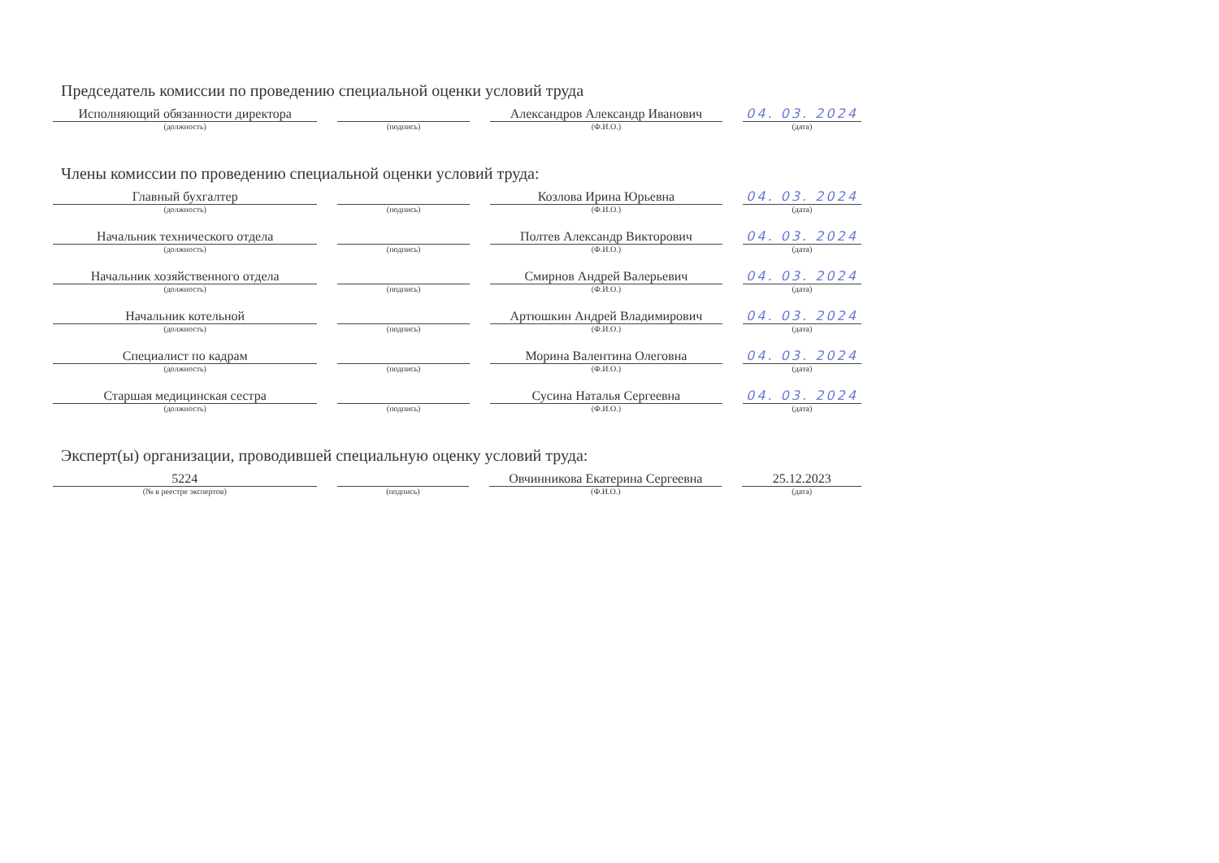Председатель комиссии по проведению специальной оценки условий труда
| Исполняющий обязанности директора | | Александров Александр Иванович | 04. 03. 2024 |
| (должность) | (подпись) | (Ф.И.О.) | (дата) |
Члены комиссии по проведению специальной оценки условий труда:
| Главный бухгалтер | | Козлова Ирина Юрьевна | 04. 03. 2024 |
| (должность) | (подпись) | (Ф.И.О.) | (дата) |
| Начальник технического отдела | | Полтев Александр Викторович | 04. 03. 2024 |
| (должность) | (подпись) | (Ф.И.О.) | (дата) |
| Начальник хозяйственного отдела | | Смирнов Андрей Валерьевич | 04. 03. 2024 |
| (должность) | (подпись) | (Ф.И.О.) | (дата) |
| Начальник котельной | | Артюшкин Андрей Владимирович | 04. 03. 2024 |
| (должность) | (подпись) | (Ф.И.О.) | (дата) |
| Специалист по кадрам | | Морина Валентина Олеговна | 04. 03. 2024 |
| (должность) | (подпись) | (Ф.И.О.) | (дата) |
| Старшая медицинская сестра | | Сусина Наталья Сергеевна | 04. 03. 2024 |
| (должность) | (подпись) | (Ф.И.О.) | (дата) |
Эксперт(ы) организации, проводившей специальную оценку условий труда:
| 5224 | | Овчинникова Екатерина Сергеевна | 25.12.2023 |
| (№ в реестре экспертов) | (подпись) | (Ф.И.О.) | (дата) |